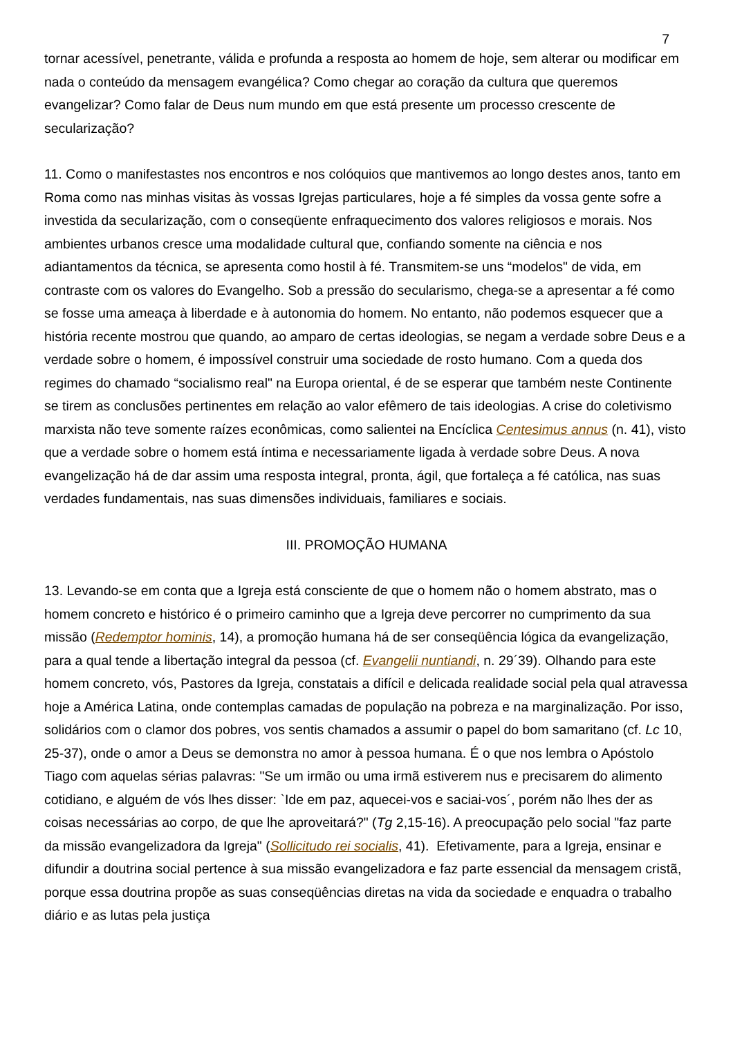7
tornar acessível, penetrante, válida e profunda a resposta ao homem de hoje, sem alterar ou modificar em nada o conteúdo da mensagem evangélica? Como chegar ao coração da cultura que queremos evangelizar? Como falar de Deus num mundo em que está presente um processo crescente de secularização?
11. Como o manifestastes nos encontros e nos colóquios que mantivemos ao longo destes anos, tanto em Roma como nas minhas visitas às vossas Igrejas particulares, hoje a fé simples da vossa gente sofre a investida da secularização, com o conseqüente enfraquecimento dos valores religiosos e morais. Nos ambientes urbanos cresce uma modalidade cultural que, confiando somente na ciência e nos adiantamentos da técnica, se apresenta como hostil à fé. Transmitem-se uns “modelos" de vida, em contraste com os valores do Evangelho. Sob a pressão do secularismo, chega-se a apresentar a fé como se fosse uma ameaça à liberdade e à autonomia do homem. No entanto, não podemos esquecer que a história recente mostrou que quando, ao amparo de certas ideologias, se negam a verdade sobre Deus e a verdade sobre o homem, é impossível construir uma sociedade de rosto humano. Com a queda dos regimes do chamado “socialismo real" na Europa oriental, é de se esperar que também neste Continente se tirem as conclusões pertinentes em relação ao valor efêmero de tais ideologias. A crise do coletivismo marxista não teve somente raízes econômicas, como salientei na Encíclica Centesimus annus (n. 41), visto que a verdade sobre o homem está íntima e necessariamente ligada à verdade sobre Deus. A nova evangelização há de dar assim uma resposta integral, pronta, ágil, que fortaleça a fé católica, nas suas verdades fundamentais, nas suas dimensões individuais, familiares e sociais.
III. PROMOÇÃO HUMANA
13. Levando-se em conta que a Igreja está consciente de que o homem não o homem abstrato, mas o homem concreto e histórico é o primeiro caminho que a Igreja deve percorrer no cumprimento da sua missão (Redemptor hominis, 14), a promoção humana há de ser conseqüência lógica da evangelização, para a qual tende a libertação integral da pessoa (cf. Evangelii nuntiandi, n. 29´39). Olhando para este homem concreto, vós, Pastores da Igreja, constatais a difícil e delicada realidade social pela qual atravessa hoje a América Latina, onde contemplas camadas de população na pobreza e na marginalização. Por isso, solidários com o clamor dos pobres, vos sentis chamados a assumir o papel do bom samaritano (cf. Lc 10, 25-37), onde o amor a Deus se demonstra no amor à pessoa humana. É o que nos lembra o Apóstolo Tiago com aquelas sérias palavras: "Se um irmão ou uma irmã estiverem nus e precisarem do alimento cotidiano, e alguém de vós lhes disser: `Ide em paz, aquecei-vos e saciai-vos´, porém não lhes der as coisas necessárias ao corpo, de que lhe aproveitará?" (Tg 2,15-16). A preocupação pelo social "faz parte da missão evangelizadora da Igreja" (Sollicitudo rei socialis, 41). Efetivamente, para a Igreja, ensinar e difundir a doutrina social pertence à sua missão evangelizadora e faz parte essencial da mensagem cristã, porque essa doutrina propõe as suas conseqüências diretas na vida da sociedade e enquadra o trabalho diário e as lutas pela justiça